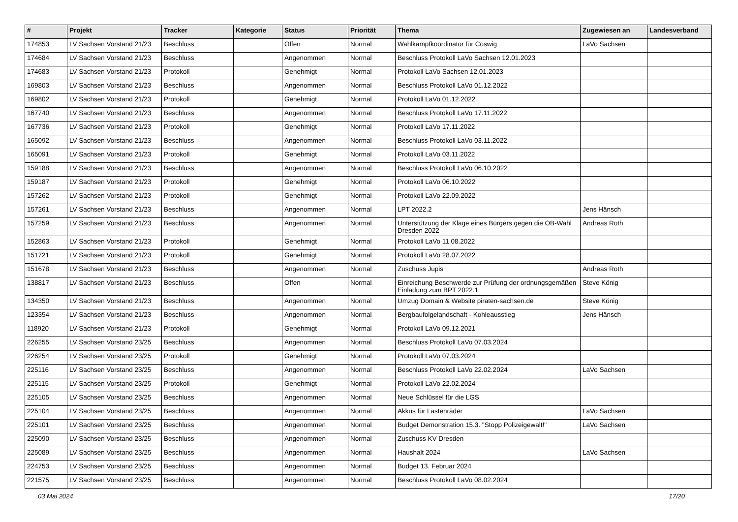| # | Projekt | Tracker | Kategorie | Status | Priorität | Thema | Zugewiesen an | Landesverband |
| --- | --- | --- | --- | --- | --- | --- | --- | --- |
| 174853 | LV Sachsen Vorstand 21/23 | Beschluss | | Offen | Normal | Wahlkampfkoordinator für Coswig | LaVo Sachsen | |
| 174684 | LV Sachsen Vorstand 21/23 | Beschluss | | Angenommen | Normal | Beschluss Protokoll LaVo Sachsen 12.01.2023 | | |
| 174683 | LV Sachsen Vorstand 21/23 | Protokoll | | Genehmigt | Normal | Protokoll LaVo Sachsen 12.01.2023 | | |
| 169803 | LV Sachsen Vorstand 21/23 | Beschluss | | Angenommen | Normal | Beschluss Protokoll LaVo 01.12.2022 | | |
| 169802 | LV Sachsen Vorstand 21/23 | Protokoll | | Genehmigt | Normal | Protokoll LaVo 01.12.2022 | | |
| 167740 | LV Sachsen Vorstand 21/23 | Beschluss | | Angenommen | Normal | Beschluss Protokoll LaVo 17.11.2022 | | |
| 167736 | LV Sachsen Vorstand 21/23 | Protokoll | | Genehmigt | Normal | Protokoll LaVo 17.11.2022 | | |
| 165092 | LV Sachsen Vorstand 21/23 | Beschluss | | Angenommen | Normal | Beschluss Protokoll LaVo 03.11.2022 | | |
| 165091 | LV Sachsen Vorstand 21/23 | Protokoll | | Genehmigt | Normal | Protokoll LaVo 03.11.2022 | | |
| 159188 | LV Sachsen Vorstand 21/23 | Beschluss | | Angenommen | Normal | Beschluss Protokoll LaVo 06.10.2022 | | |
| 159187 | LV Sachsen Vorstand 21/23 | Protokoll | | Genehmigt | Normal | Protokoll LaVo 06.10.2022 | | |
| 157262 | LV Sachsen Vorstand 21/23 | Protokoll | | Genehmigt | Normal | Protokoll LaVo 22.09.2022 | | |
| 157261 | LV Sachsen Vorstand 21/23 | Beschluss | | Angenommen | Normal | LPT 2022.2 | Jens Hänsch | |
| 157259 | LV Sachsen Vorstand 21/23 | Beschluss | | Angenommen | Normal | Unterstützung der Klage eines Bürgers gegen die OB-Wahl Dresden 2022 | Andreas Roth | |
| 152863 | LV Sachsen Vorstand 21/23 | Protokoll | | Genehmigt | Normal | Protokoll LaVo 11.08.2022 | | |
| 151721 | LV Sachsen Vorstand 21/23 | Protokoll | | Genehmigt | Normal | Protokoll LaVo 28.07.2022 | | |
| 151678 | LV Sachsen Vorstand 21/23 | Beschluss | | Angenommen | Normal | Zuschuss Jupis | Andreas Roth | |
| 138817 | LV Sachsen Vorstand 21/23 | Beschluss | | Offen | Normal | Einreichung Beschwerde zur Prüfung der ordnungsgemäßen Einladung zum BPT 2022.1 | Steve König | |
| 134350 | LV Sachsen Vorstand 21/23 | Beschluss | | Angenommen | Normal | Umzug Domain & Website piraten-sachsen.de | Steve König | |
| 123354 | LV Sachsen Vorstand 21/23 | Beschluss | | Angenommen | Normal | Bergbaufolgelandschaft - Kohleausstieg | Jens Hänsch | |
| 118920 | LV Sachsen Vorstand 21/23 | Protokoll | | Genehmigt | Normal | Protokoll LaVo 09.12.2021 | | |
| 226255 | LV Sachsen Vorstand 23/25 | Beschluss | | Angenommen | Normal | Beschluss Protokoll LaVo 07.03.2024 | | |
| 226254 | LV Sachsen Vorstand 23/25 | Protokoll | | Genehmigt | Normal | Protokoll LaVo 07.03.2024 | | |
| 225116 | LV Sachsen Vorstand 23/25 | Beschluss | | Angenommen | Normal | Beschluss Protokoll LaVo 22.02.2024 | LaVo Sachsen | |
| 225115 | LV Sachsen Vorstand 23/25 | Protokoll | | Genehmigt | Normal | Protokoll LaVo 22.02.2024 | | |
| 225105 | LV Sachsen Vorstand 23/25 | Beschluss | | Angenommen | Normal | Neue Schlüssel für die LGS | | |
| 225104 | LV Sachsen Vorstand 23/25 | Beschluss | | Angenommen | Normal | Akkus für Lastenräder | LaVo Sachsen | |
| 225101 | LV Sachsen Vorstand 23/25 | Beschluss | | Angenommen | Normal | Budget Demonstration 15.3. "Stopp Polizeigewalt!" | LaVo Sachsen | |
| 225090 | LV Sachsen Vorstand 23/25 | Beschluss | | Angenommen | Normal | Zuschuss KV Dresden | | |
| 225089 | LV Sachsen Vorstand 23/25 | Beschluss | | Angenommen | Normal | Haushalt 2024 | LaVo Sachsen | |
| 224753 | LV Sachsen Vorstand 23/25 | Beschluss | | Angenommen | Normal | Budget 13. Februar 2024 | | |
| 221575 | LV Sachsen Vorstand 23/25 | Beschluss | | Angenommen | Normal | Beschluss Protokoll LaVo 08.02.2024 | | |
03 Mai 2024 17/20